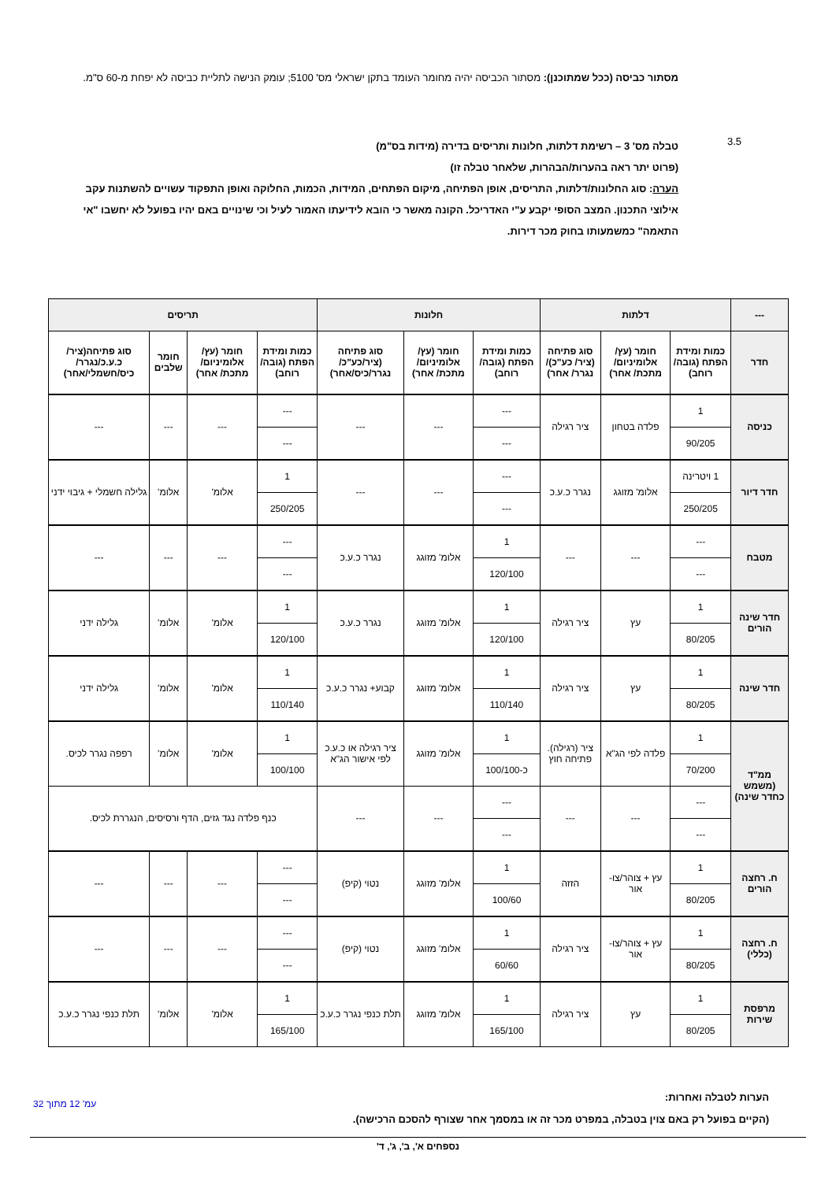מסתור כביסה (ככל שמתוכנן): מסתור הכביסה יהיה מחומר העומד בתקן ישראלי מס' 5100; עומק הנישה לתליית כביסה לא יפחת מ-60 ס"מ.
3.5
טבלה מס' 3 – רשימת דלתות, חלונות ותריסים בדירה (מידות בס"מ)
(פרוט יתר ראה בהערות/הבהרות, שלאחר טבלה זו)
הערה: סוג החלונות/דלתות, התריסים, אופן הפתיחה, מיקום הפתחים, המידות, הכמות, החלוקה ואופן התפקוד עשויים להשתנות עקב אילוצי התכנון. המצב הסופי יקבע ע"י האדריכל. הקונה מאשר כי הובא לידיעתו האמור לעיל וכי שינויים באם יהיו בפועל לא יחשבו "אי התאמה" כמשמעותו בחוק מכר דירות.
| --- | דלתות | | | חלונות | | | תריסים | | | |
| --- | --- | --- | --- | --- | --- | --- | --- | --- | --- | --- |
| חדר | כמות ומידת הפתח (גובה/ רוחב) | חומר (עץ/ אלומיניום/ מתכת/ אחר) | סוג פתיחה (ציר/ כע"כ)/ נגרר/ אחר) | כמות ומידת הפתח (גובה/ רוחב) | חומר (עץ/ אלומיניום/ מתכת/ אחר) | סוג פתיחה (ציר/כע"כ/ נגרר/כיס/אחר) | כמות ומידת הפתח (גובה/ רוחב) | חומר (עץ/ אלומיניום/ מתכת/ אחר) | חומר שלבים | סוג פתיחה(ציר/ כ.ע.כ/נגרר/ כיס/חשמלי/אחר) |
| כניסה | 1 | פלדה בטחון | ציר רגילה | --- | --- | --- | --- | --- | --- | --- |
| | 90/205 | | | --- | | | --- | | | |
| חדר דיור | 1 ויטרינה | אלומ' מזוגג | נגרר כ.ע.כ | --- | --- | --- | 1 | אלומ' | אלומ' | גלילה חשמלי + גיבוי ידני |
| | 250/205 | | | --- | | | 250/205 | | | |
| מטבח | --- | --- | --- | 1 | אלומ' מזוגג | נגרר כ.ע.כ | --- | --- | --- | --- |
| | --- | | | 120/100 | | | --- | | | |
| חדר שינה הורים | 1 | עץ | ציר רגילה | 1 | אלומ' מזוגג | נגרר כ.ע.כ | 1 | אלומ' | אלומ' | גלילה ידני |
| | 80/205 | | | 120/100 | | | 120/100 | | | |
| חדר שינה | 1 | עץ | ציר רגילה | 1 | אלומ' מזוגג | קבוע+ נגרר כ.ע.כ | 1 | אלומ' | אלומ' | גלילה ידני |
| | 80/205 | | | 110/140 | | | 110/140 | | | |
| ממ"ד (משמש כחדר שינה) | 1 | פלדה לפי הג"א | ציר (רגילה). פתיחה חוץ | 1 | אלומ' מזוגג | ציר רגילה או כ.ע.כ לפי אישור הג"א | 1 | אלומ' | אלומ' | רפפה נגרר לכיס. |
| | 70/200 | | | כ-100/100 | | | 100/100 | | | |
| | --- | --- | --- | --- | --- | --- | כנף פלדה נגד גזים, הדף ורסיסים, הנגררת לכיס. | | | |
| | --- | | | --- | | | | | | |
| ח. רחצה הורים | 1 | עץ + צוהר/צו-אור | הזזה | 1 | אלומ' מזוגג | נטוי (קיפ) | --- | --- | --- | --- |
| | 80/205 | | | 100/60 | | | --- | | | |
| ח. רחצה (כללי) | 1 | עץ + צוהר/צו-אור | ציר רגילה | 1 | אלומ' מזוגג | נטוי (קיפ) | --- | --- | --- | --- |
| | 80/205 | | | 60/60 | | | --- | | | |
| מרפסת שירות | 1 | עץ | ציר רגילה | 1 | אלומ' מזוגג | תלת כנפי נגרר כ.ע.כ | 1 | אלומ' | אלומ' | תלת כנפי נגרר כ.ע.כ |
| | 80/205 | | | 165/100 | | | 165/100 | | | |
הערות לטבלה ואחרות:
(הקיים בפועל רק באם צוין בטבלה, במפרט מכר זה או במסמך אחר שצורף להסכם הרכישה).
נספחים א', ב', ג', ד'
עמ' 12 מתוך 32